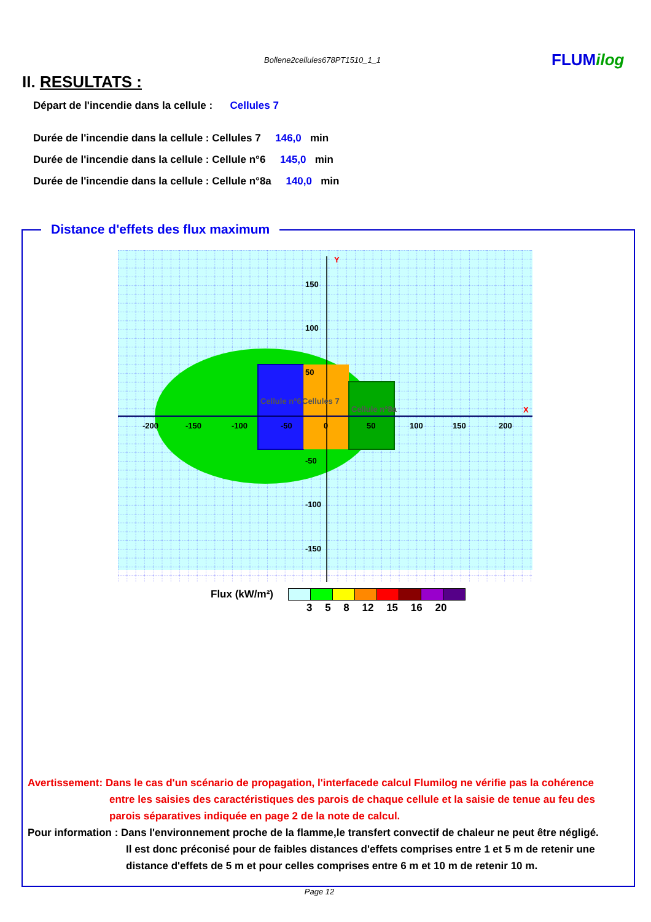Bollene2cellules678PT1510_1_1 FLUMilog
II. RESULTATS :
Départ de l'incendie dans la cellule : Cellules 7
Durée de l'incendie dans la cellule : Cellules 7 146,0 min
Durée de l'incendie dans la cellule : Cellule n°6 145,0 min
Durée de l'incendie dans la cellule : Cellule n°8a 140,0 min
Distance d'effets des flux maximum
-200
-150
-100
-50
0
50
100
150
200
150
100
50
-50
-100
-150
Cellule n°6
Cellules 7
Cellule n°8a
Y
X
Flux (kW/m²)
3 5 8 12 15 16 20
Avertissement: Dans le cas d'un scénario de propagation, l'interfacede calcul Flumilog ne vérifie pas la cohérence
entre les saisies des caractéristiques des parois de chaque cellule et la saisie de tenue au feu des
parois séparatives indiquée en page 2 de la note de calcul.
Pour information : Dans l'environnement proche de la flamme,le transfert convectif de chaleur ne peut être négligé.
Il est donc préconisé pour de faibles distances d'effets comprises entre 1 et 5 m de retenir une
distance d'effets de 5 m et pour celles comprises entre 6 m et 10 m de retenir 10 m.
Page 12